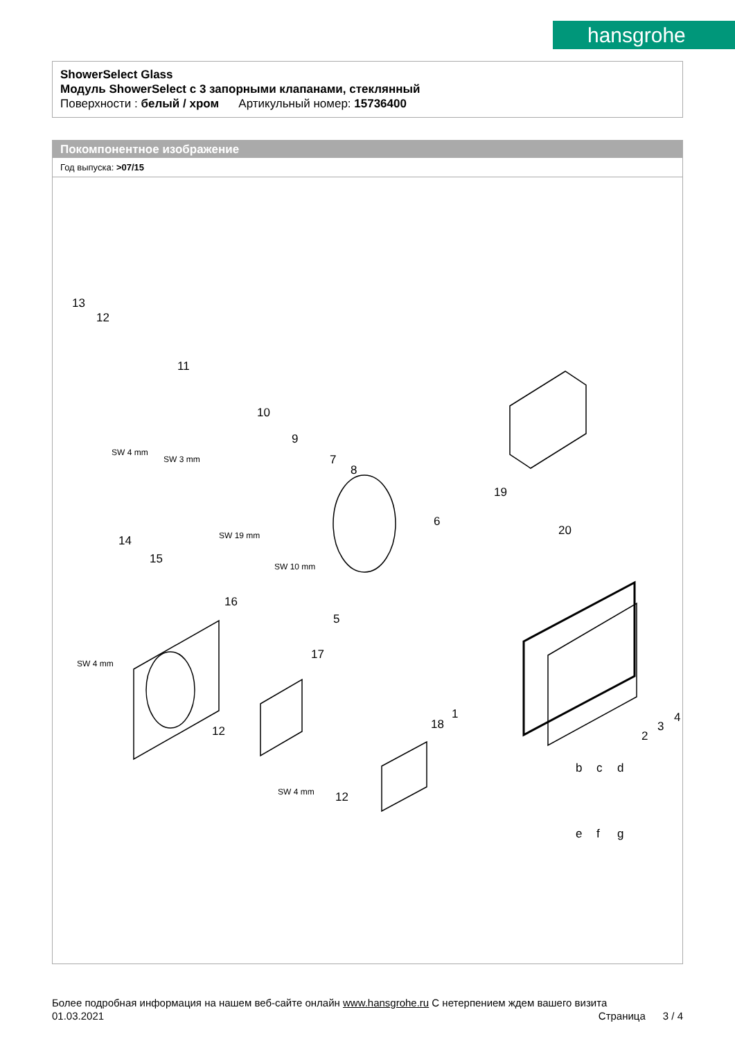hansgrohe
ShowerSelect Glass
Модуль ShowerSelect с 3 запорными клапанами, стеклянный
Поверхности : белый / хром Артикульный номер: 15736400
Покомпонентное изображение
Год выпуска: >07/15
13
12
11
10
9
7
8
19
20
6
14
15
16
5
17
18
1
12
12
2
3
4
b c d
e f g
SW 4 mm
SW 3 mm
SW 19 mm
SW 10 mm
SW 4 mm
SW 4 mm
Более подробная информация на нашем веб-сайте онлайн www.hansgrohe.ru С нетерпением ждем вашего визита Страница 3 / 4
01.03.2021